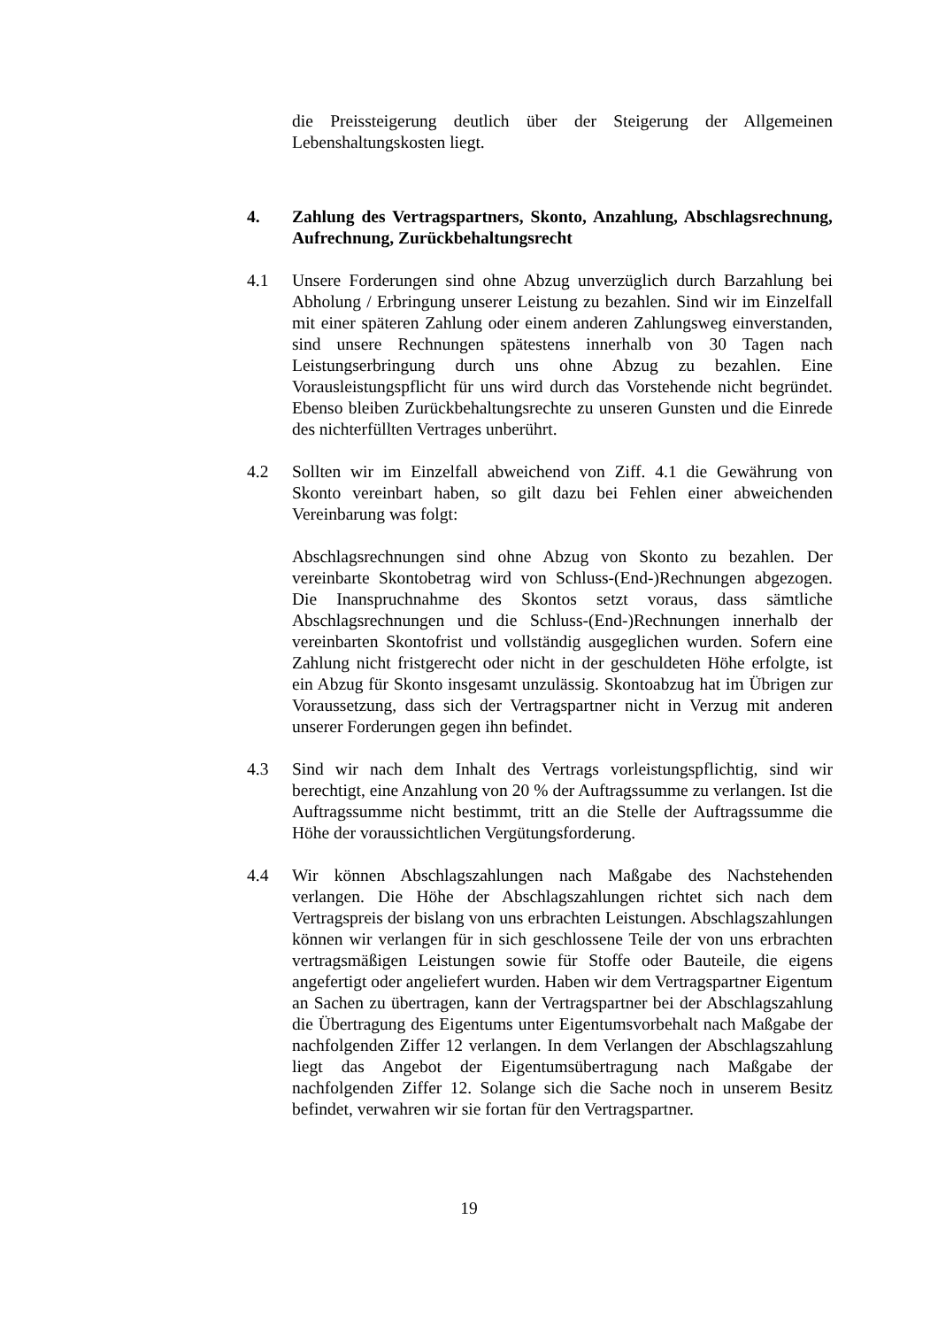die Preissteigerung deutlich über der Steigerung der Allgemeinen Lebenshaltungskosten liegt.
4. Zahlung des Vertragspartners, Skonto, Anzahlung, Abschlagsrechnung, Aufrechnung, Zurückbehaltungsrecht
4.1 Unsere Forderungen sind ohne Abzug unverzüglich durch Barzahlung bei Abholung / Erbringung unserer Leistung zu bezahlen. Sind wir im Einzelfall mit einer späteren Zahlung oder einem anderen Zahlungsweg einverstanden, sind unsere Rechnungen spätestens innerhalb von 30 Tagen nach Leistungserbringung durch uns ohne Abzug zu bezahlen. Eine Vorausleistungspflicht für uns wird durch das Vorstehende nicht begründet. Ebenso bleiben Zurückbehaltungsrechte zu unseren Gunsten und die Einrede des nichterfüllten Vertrages unberührt.
4.2 Sollten wir im Einzelfall abweichend von Ziff. 4.1 die Gewährung von Skonto vereinbart haben, so gilt dazu bei Fehlen einer abweichenden Vereinbarung was folgt:
Abschlagsrechnungen sind ohne Abzug von Skonto zu bezahlen. Der vereinbarte Skontobetrag wird von Schluss-(End-)Rechnungen abgezogen. Die Inanspruchnahme des Skontos setzt voraus, dass sämtliche Abschlagsrechnungen und die Schluss-(End-)Rechnungen innerhalb der vereinbarten Skontofrist und vollständig ausgeglichen wurden. Sofern eine Zahlung nicht fristgerecht oder nicht in der geschuldeten Höhe erfolgte, ist ein Abzug für Skonto insgesamt unzulässig. Skontoabzug hat im Übrigen zur Voraussetzung, dass sich der Vertragspartner nicht in Verzug mit anderen unserer Forderungen gegen ihn befindet.
4.3 Sind wir nach dem Inhalt des Vertrags vorleistungspflichtig, sind wir berechtigt, eine Anzahlung von 20 % der Auftragssumme zu verlangen. Ist die Auftragssumme nicht bestimmt, tritt an die Stelle der Auftragssumme die Höhe der voraussichtlichen Vergütungsforderung.
4.4 Wir können Abschlagszahlungen nach Maßgabe des Nachstehenden verlangen. Die Höhe der Abschlagszahlungen richtet sich nach dem Vertragspreis der bislang von uns erbrachten Leistungen. Abschlagszahlungen können wir verlangen für in sich geschlossene Teile der von uns erbrachten vertragsmäßigen Leistungen sowie für Stoffe oder Bauteile, die eigens angefertigt oder angeliefert wurden. Haben wir dem Vertragspartner Eigentum an Sachen zu übertragen, kann der Vertragspartner bei der Abschlagszahlung die Übertragung des Eigentums unter Eigentumsvorbehalt nach Maßgabe der nachfolgenden Ziffer 12 verlangen. In dem Verlangen der Abschlagszahlung liegt das Angebot der Eigentumsübertragung nach Maßgabe der nachfolgenden Ziffer 12. Solange sich die Sache noch in unserem Besitz befindet, verwahren wir sie fortan für den Vertragspartner.
19